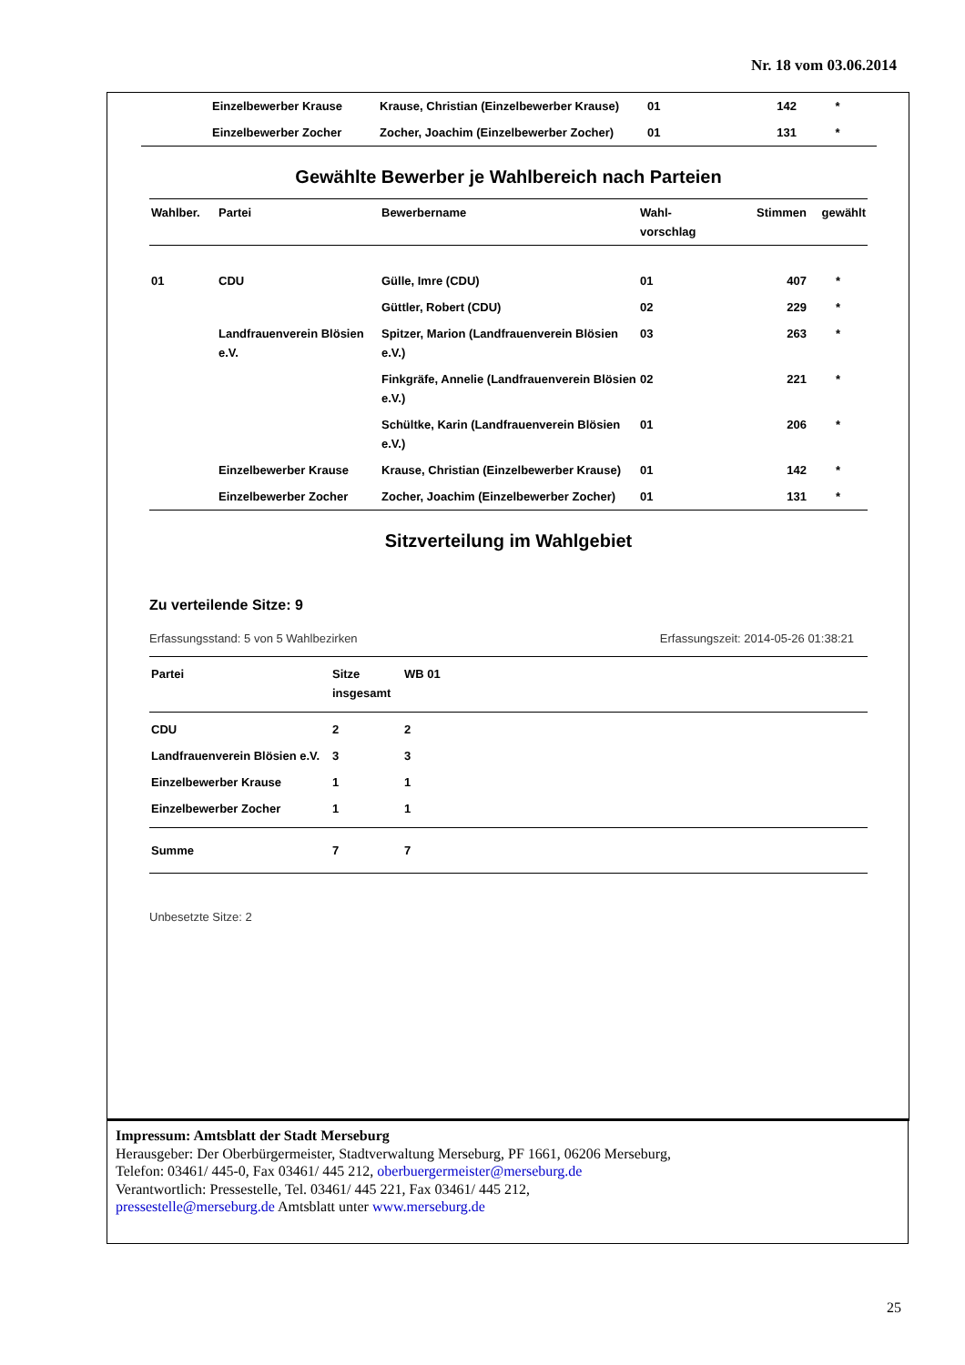Nr. 18 vom 03.06.2014
| | Einzelbewerber Krause | Krause, Christian (Einzelbewerber Krause) | 01 | 142 | * |
| | Einzelbewerber Zocher | Zocher, Joachim (Einzelbewerber Zocher) | 01 | 131 | * |
Gewählte Bewerber je Wahlbereich nach Parteien
| Wahlber. | Partei | Bewerbername | Wahl- vorschlag | Stimmen | gewählt |
| --- | --- | --- | --- | --- | --- |
| 01 | CDU | Gülle, Imre (CDU) | 01 | 407 | * |
| | | Güttler, Robert (CDU) | 02 | 229 | * |
| | Landfrauenverein Blösien e.V. | Spitzer, Marion (Landfrauenverein Blösien e.V.) | 03 | 263 | * |
| | | Finkgräfe, Annelie (Landfrauenverein Blösien e.V.) | 02 | 221 | * |
| | | Schültke, Karin (Landfrauenverein Blösien e.V.) | 01 | 206 | * |
| | Einzelbewerber Krause | Krause, Christian (Einzelbewerber Krause) | 01 | 142 | * |
| | Einzelbewerber Zocher | Zocher, Joachim (Einzelbewerber Zocher) | 01 | 131 | * |
Sitzverteilung im Wahlgebiet
Zu verteilende Sitze: 9
Erfassungsstand: 5 von 5 Wahlbezirken Erfassungszeit: 2014-05-26 01:38:21
| Partei | Sitze insgesamt | WB 01 |
| --- | --- | --- |
| CDU | 2 | 2 |
| Landfrauenverein Blösien e.V. | 3 | 3 |
| Einzelbewerber Krause | 1 | 1 |
| Einzelbewerber Zocher | 1 | 1 |
| Summe | 7 | 7 |
Unbesetzte Sitze: 2
Impressum: Amtsblatt der Stadt Merseburg
Herausgeber: Der Oberbürgermeister, Stadtverwaltung Merseburg, PF 1661, 06206 Merseburg,
Telefon: 03461/ 445-0, Fax 03461/ 445 212, oberbuergermeister@merseburg.de
Verantwortlich: Pressestelle, Tel. 03461/ 445 221, Fax 03461/ 445 212,
pressestelle@merseburg.de Amtsblatt unter www.merseburg.de
25